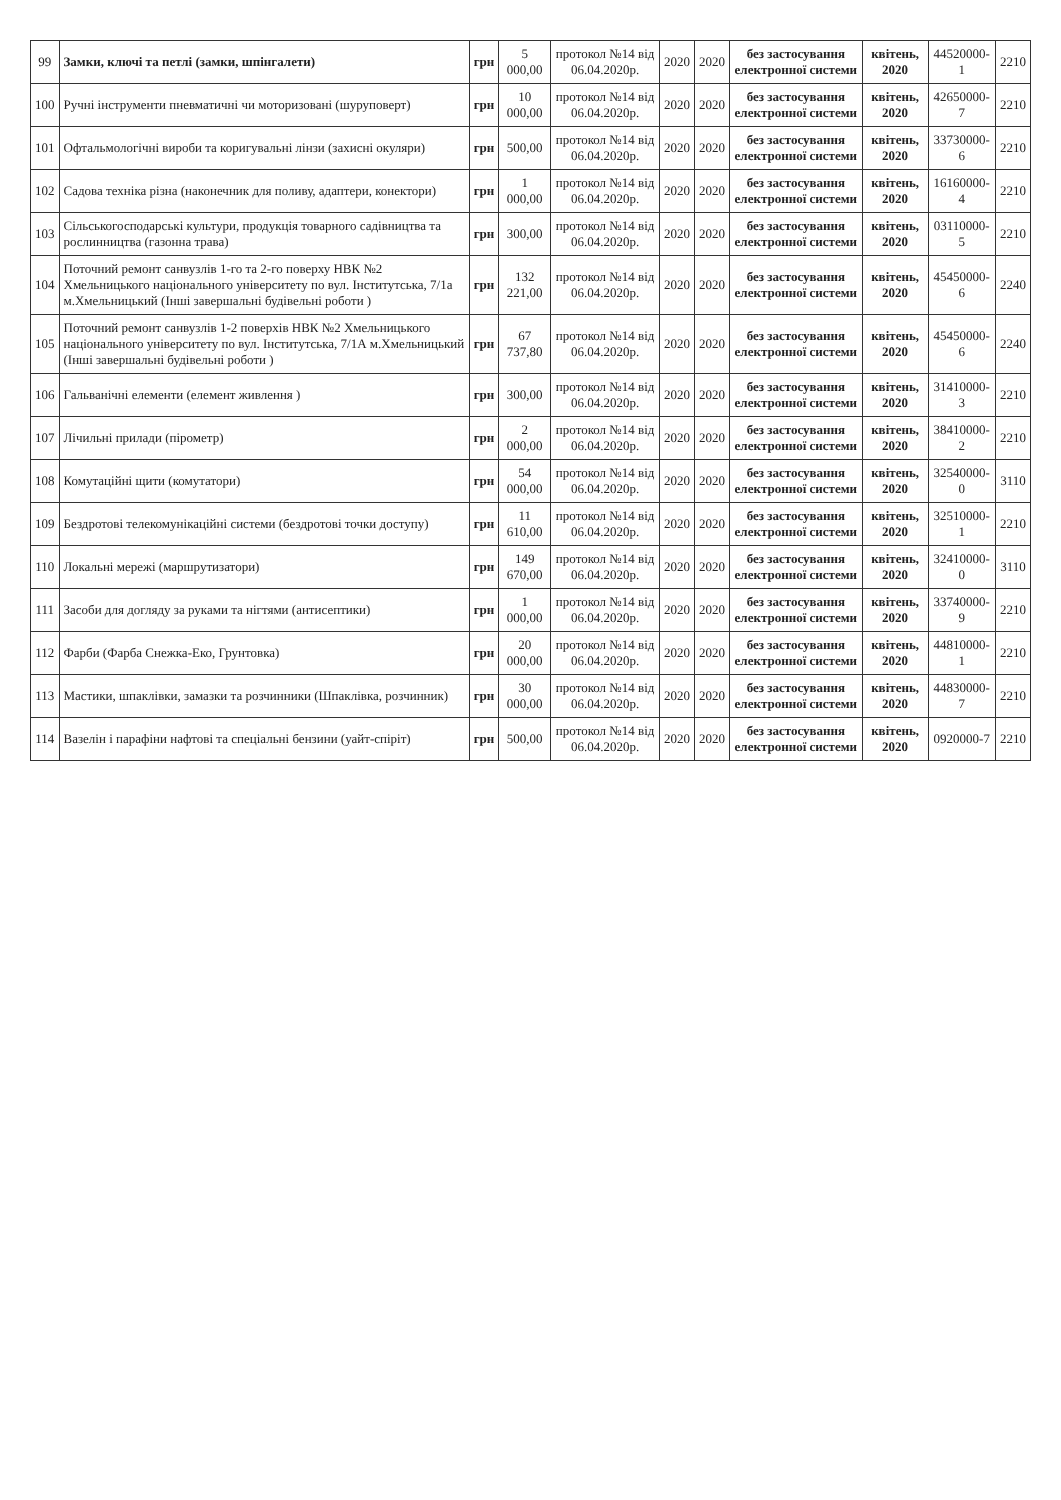| 99 | Замки, ключі та петлі (замки, шпінгалети) | грн | 5 000,00 | протокол №14 від 06.04.2020р. | 2020 | 2020 | без застосування електронної системи | квітень, 2020 | 44520000-1 | 2210 |
| 100 | Ручні інструменти пневматичні чи моторизовані (шуруповерт) | грн | 10 000,00 | протокол №14 від 06.04.2020р. | 2020 | 2020 | без застосування електронної системи | квітень, 2020 | 42650000-7 | 2210 |
| 101 | Офтальмологічні вироби та коригувальні лінзи (захисні окуляри) | грн | 500,00 | протокол №14 від 06.04.2020р. | 2020 | 2020 | без застосування електронної системи | квітень, 2020 | 33730000-6 | 2210 |
| 102 | Садова техніка різна (наконечник для поливу, адаптери, конектори) | грн | 1 000,00 | протокол №14 від 06.04.2020р. | 2020 | 2020 | без застосування електронної системи | квітень, 2020 | 16160000-4 | 2210 |
| 103 | Сільськогосподарські культури, продукція товарного садівництва та рослинництва (газонна трава) | грн | 300,00 | протокол №14 від 06.04.2020р. | 2020 | 2020 | без застосування електронної системи | квітень, 2020 | 03110000-5 | 2210 |
| 104 | Поточний ремонт санвузлів 1-го та 2-го поверху НВК №2 Хмельницького національного університету по вул. Інститутська, 7/1а м.Хмельницький (Інші завершальні будівельні роботи ) | грн | 132 221,00 | протокол №14 від 06.04.2020р. | 2020 | 2020 | без застосування електронної системи | квітень, 2020 | 45450000-6 | 2240 |
| 105 | Поточний ремонт санвузлів 1-2 поверхів НВК №2 Хмельницького національного університету по вул. Інститутська, 7/1А м.Хмельницький (Інші завершальні будівельні роботи ) | грн | 67 737,80 | протокол №14 від 06.04.2020р. | 2020 | 2020 | без застосування електронної системи | квітень, 2020 | 45450000-6 | 2240 |
| 106 | Гальванічні елементи (елемент живлення ) | грн | 300,00 | протокол №14 від 06.04.2020р. | 2020 | 2020 | без застосування електронної системи | квітень, 2020 | 31410000-3 | 2210 |
| 107 | Лічильні прилади (пірометр) | грн | 2 000,00 | протокол №14 від 06.04.2020р. | 2020 | 2020 | без застосування електронної системи | квітень, 2020 | 38410000-2 | 2210 |
| 108 | Комутаційні щити (комутатори) | грн | 54 000,00 | протокол №14 від 06.04.2020р. | 2020 | 2020 | без застосування електронної системи | квітень, 2020 | 32540000-0 | 3110 |
| 109 | Бездротові телекомунікаційні системи (бездротові точки доступу) | грн | 11 610,00 | протокол №14 від 06.04.2020р. | 2020 | 2020 | без застосування електронної системи | квітень, 2020 | 32510000-1 | 2210 |
| 110 | Локальні мережі (маршрутизатори) | грн | 149 670,00 | протокол №14 від 06.04.2020р. | 2020 | 2020 | без застосування електронної системи | квітень, 2020 | 32410000-0 | 3110 |
| 111 | Засоби для догляду за руками та нігтями (антисептики) | грн | 1 000,00 | протокол №14 від 06.04.2020р. | 2020 | 2020 | без застосування електронної системи | квітень, 2020 | 33740000-9 | 2210 |
| 112 | Фарби (Фарба Снежка-Еко, Грунтовка) | грн | 20 000,00 | протокол №14 від 06.04.2020р. | 2020 | 2020 | без застосування електронної системи | квітень, 2020 | 44810000-1 | 2210 |
| 113 | Мастики, шпаклівки, замазки та розчинники (Шпаклівка, розчинник) | грн | 30 000,00 | протокол №14 від 06.04.2020р. | 2020 | 2020 | без застосування електронної системи | квітень, 2020 | 44830000-7 | 2210 |
| 114 | Вазелін і парафіни нафтові та спеціальні бензини (уайт-спіріт) | грн | 500,00 | протокол №14 від 06.04.2020р. | 2020 | 2020 | без застосування електронної системи | квітень, 2020 | 0920000-7 | 2210 |